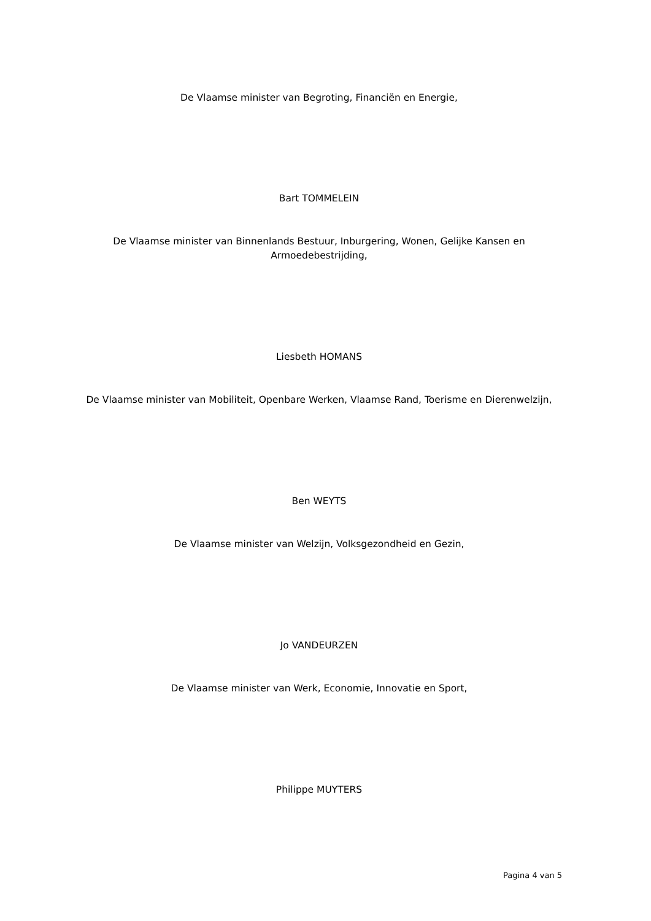De Vlaamse minister van Begroting, Financiën en Energie,
Bart TOMMELEIN
De Vlaamse minister van Binnenlands Bestuur, Inburgering, Wonen, Gelijke Kansen en
Armoedebestrijding,
Liesbeth HOMANS
De Vlaamse minister van Mobiliteit, Openbare Werken, Vlaamse Rand, Toerisme en Dierenwelzijn,
Ben WEYTS
De Vlaamse minister van Welzijn, Volksgezondheid en Gezin,
Jo VANDEURZEN
De Vlaamse minister van Werk, Economie, Innovatie en Sport,
Philippe MUYTERS
Pagina 4 van 5